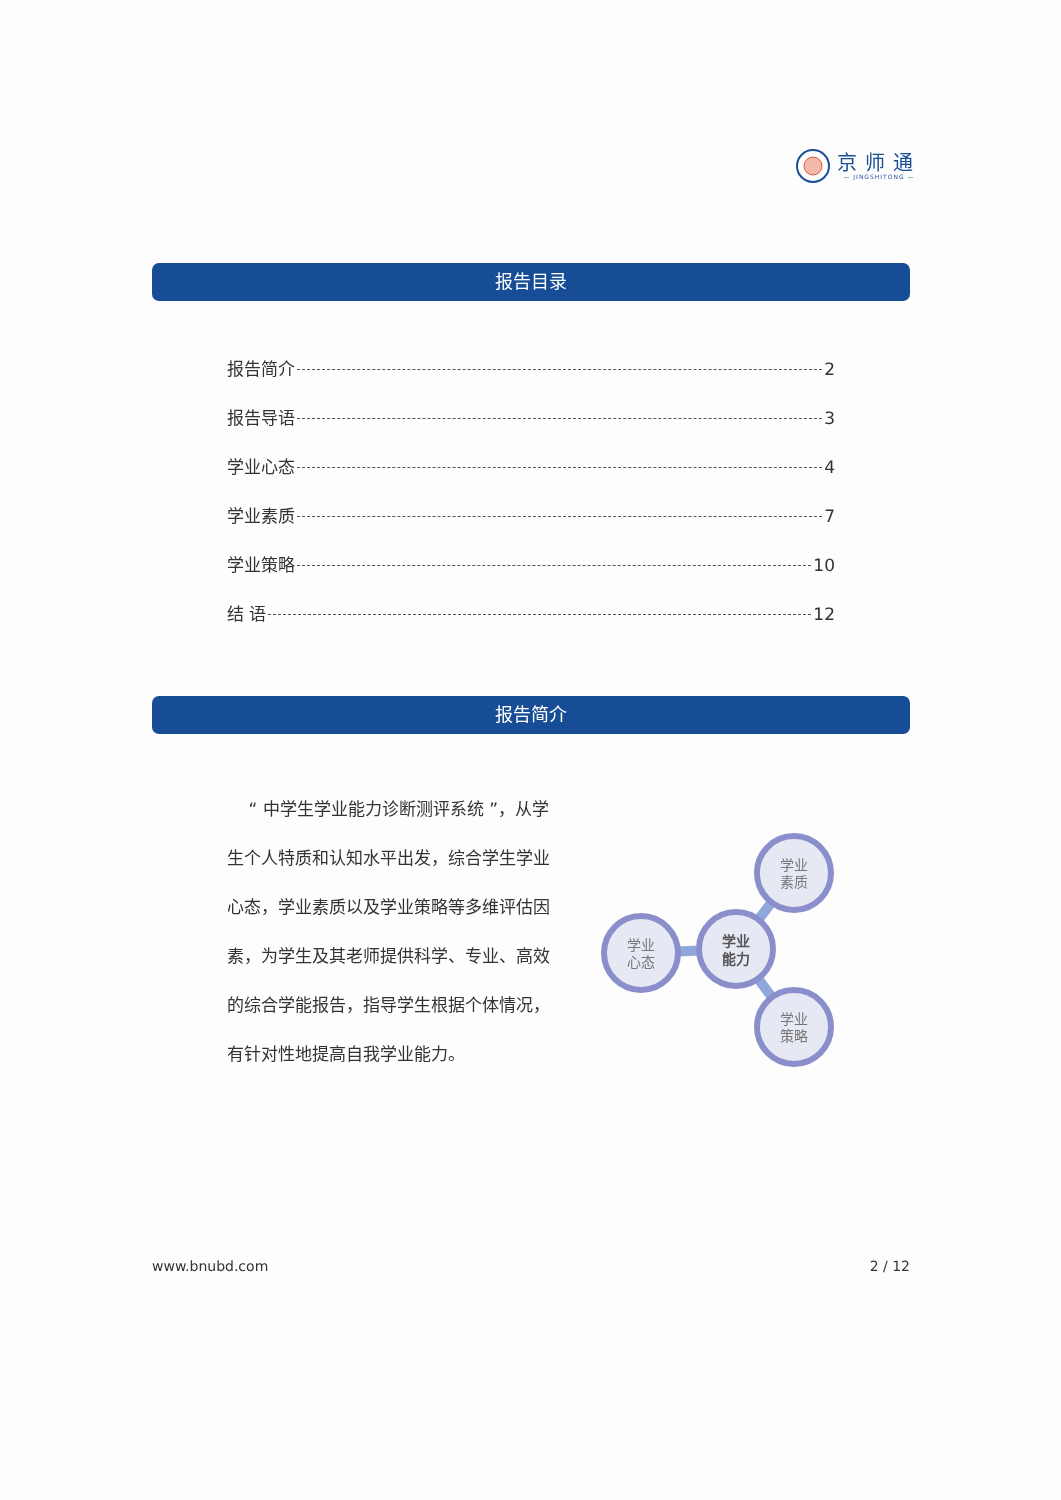京师通
— JINGSHITONG —
报告目录
报告简介 2
报告导语 3
学业心态 4
学业素质 7
学业策略 10
结 语 12
报告简介
“ 中学生学业能力诊断测评系统 ”，从学生个人特质和认知水平出发，综合学生学业心态，学业素质以及学业策略等多维评估因素，为学生及其老师提供科学、专业、高效的综合学能报告，指导学生根据个体情况，有针对性地提高自我学业能力。
学业
心态
学业
素质
学业
策略
学业
能力
www.bnubd.com 2 / 12